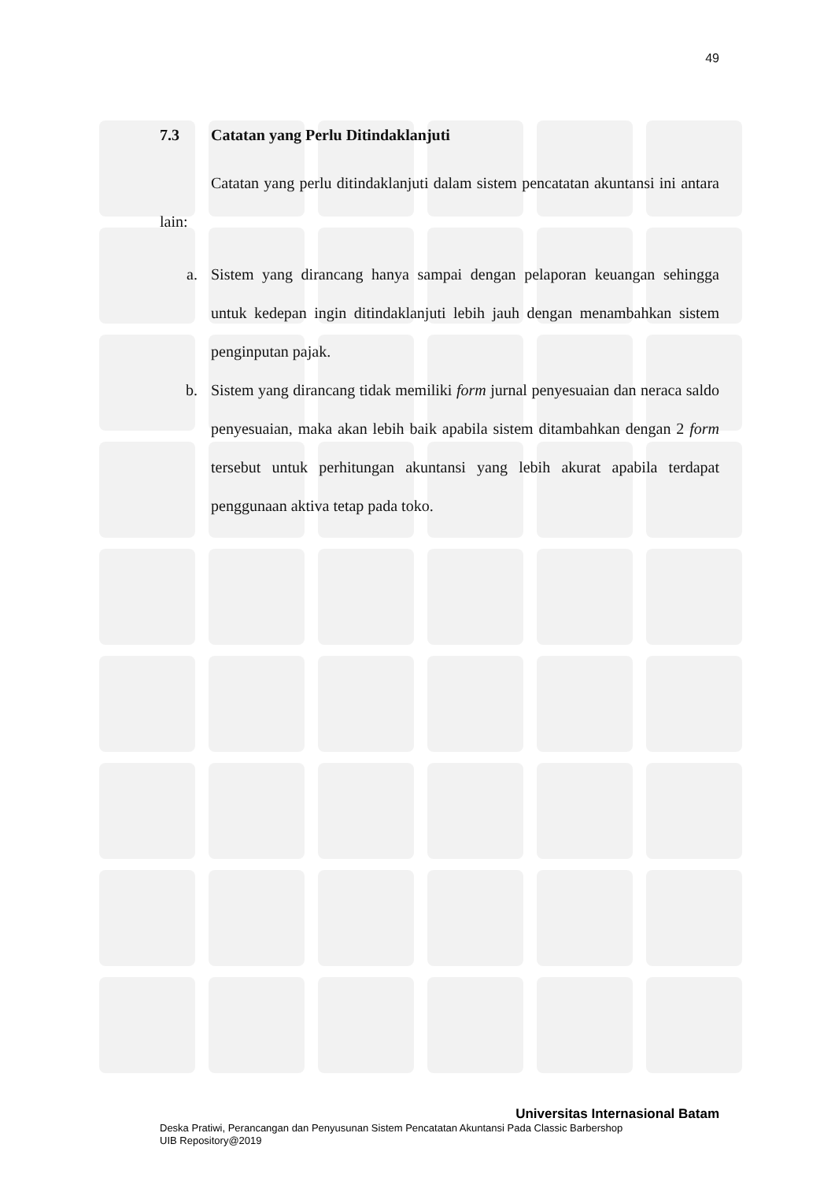49
7.3 Catatan yang Perlu Ditindaklanjuti
Catatan yang perlu ditindaklanjuti dalam sistem pencatatan akuntansi ini antara lain:
a. Sistem yang dirancang hanya sampai dengan pelaporan keuangan sehingga untuk kedepan ingin ditindaklanjuti lebih jauh dengan menambahkan sistem penginputan pajak.
b. Sistem yang dirancang tidak memiliki form jurnal penyesuaian dan neraca saldo penyesuaian, maka akan lebih baik apabila sistem ditambahkan dengan 2 form tersebut untuk perhitungan akuntansi yang lebih akurat apabila terdapat penggunaan aktiva tetap pada toko.
Universitas Internasional Batam
Deska Pratiwi, Perancangan dan Penyusunan Sistem Pencatatan Akuntansi Pada Classic Barbershop
UIB Repository@2019